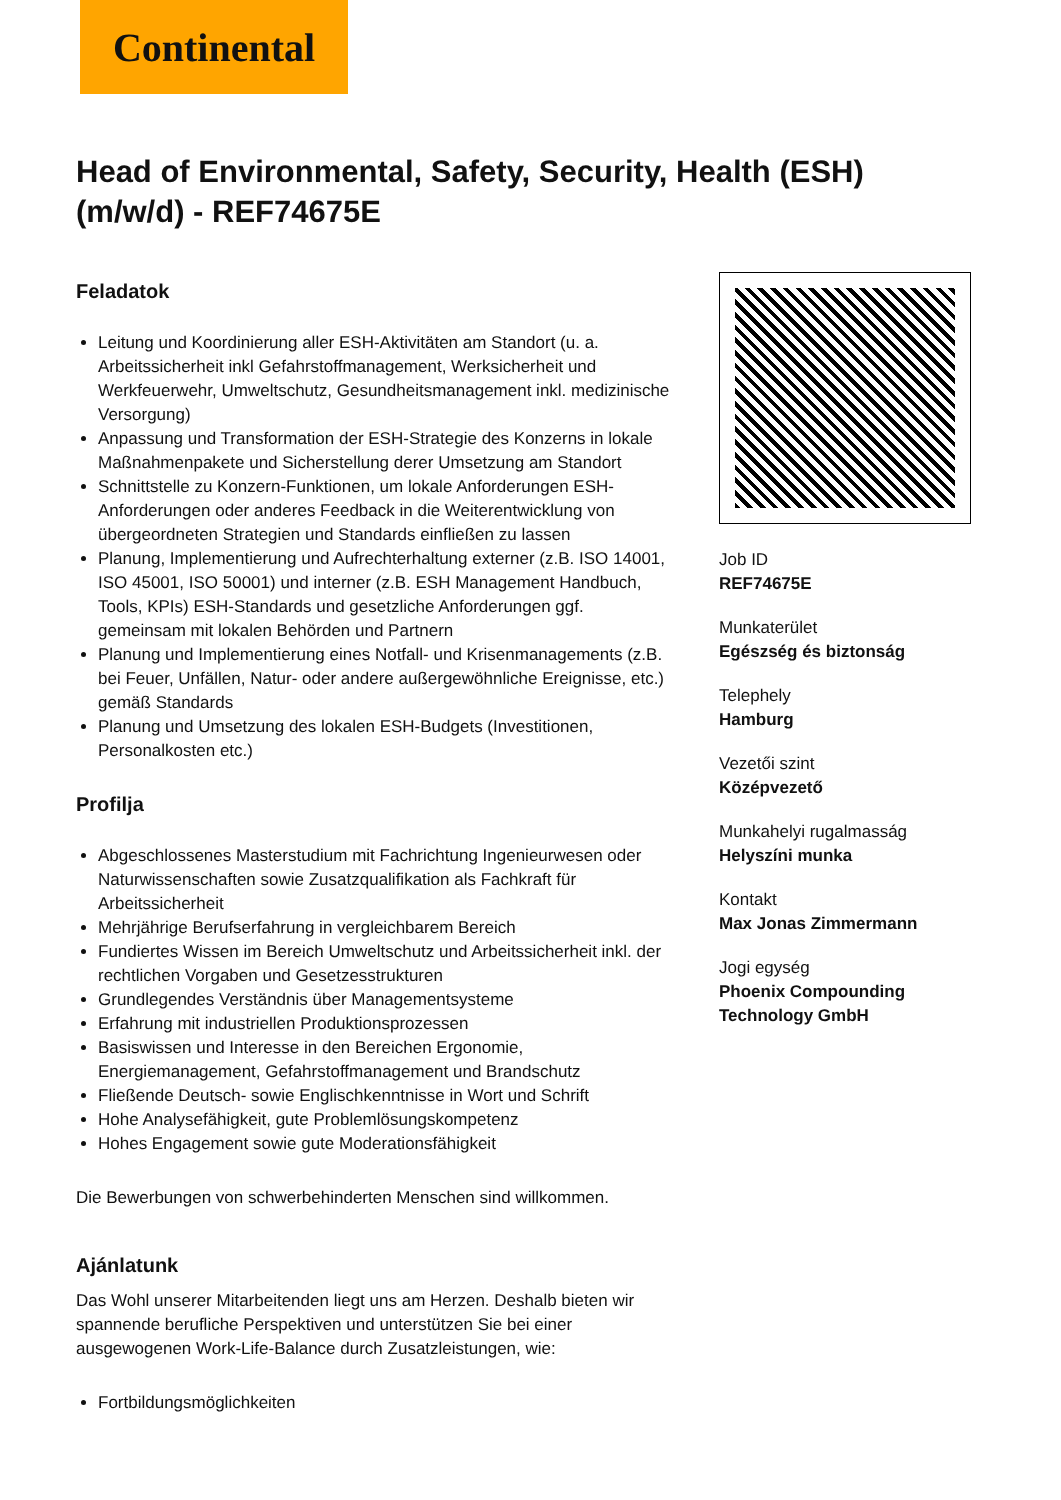Continental
Head of Environmental, Safety, Security, Health (ESH) (m/w/d) - REF74675E
Feladatok
Leitung und Koordinierung aller ESH-Aktivitäten am Standort (u. a. Arbeitssicherheit inkl Gefahrstoffmanagement, Werksicherheit und Werkfeuerwehr, Umweltschutz, Gesundheitsmanagement inkl. medizinische Versorgung)
Anpassung und Transformation der ESH-Strategie des Konzerns in lokale Maßnahmenpakete und Sicherstellung derer Umsetzung am Standort
Schnittstelle zu Konzern-Funktionen, um lokale Anforderungen ESH-Anforderungen oder anderes Feedback in die Weiterentwicklung von übergeordneten Strategien und Standards einfließen zu lassen
Planung, Implementierung und Aufrechterhaltung externer (z.B. ISO 14001, ISO 45001, ISO 50001) und interner (z.B. ESH Management Handbuch, Tools, KPIs) ESH-Standards und gesetzliche Anforderungen ggf. gemeinsam mit lokalen Behörden und Partnern
Planung und Implementierung eines Notfall- und Krisenmanagements (z.B. bei Feuer, Unfällen, Natur- oder andere außergewöhnliche Ereignisse, etc.) gemäß Standards
Planung und Umsetzung des lokalen ESH-Budgets (Investitionen, Personalkosten etc.)
Profilja
Abgeschlossenes Masterstudium mit Fachrichtung Ingenieurwesen oder Naturwissenschaften sowie Zusatzqualifikation als Fachkraft für Arbeitssicherheit
Mehrjährige Berufserfahrung in vergleichbarem Bereich
Fundiertes Wissen im Bereich Umweltschutz und Arbeitssicherheit inkl. der rechtlichen Vorgaben und Gesetzesstrukturen
Grundlegendes Verständnis über Managementsysteme
Erfahrung mit industriellen Produktionsprozessen
Basiswissen und Interesse in den Bereichen Ergonomie, Energiemanagement, Gefahrstoffmanagement und Brandschutz
Fließende Deutsch- sowie Englischkenntnisse in Wort und Schrift
Hohe Analysefähigkeit, gute Problemlösungskompetenz
Hohes Engagement sowie gute Moderationsfähigkeit
Die Bewerbungen von schwerbehinderten Menschen sind willkommen.
Ajánlatunk
Das Wohl unserer Mitarbeitenden liegt uns am Herzen. Deshalb bieten wir spannende berufliche Perspektiven und unterstützen Sie bei einer ausgewogenen Work-Life-Balance durch Zusatzleistungen, wie:
Fortbildungsmöglichkeiten
Job ID
REF74675E
Munkaterület
Egészség és biztonság
Telephely
Hamburg
Vezetői szint
Középvezető
Munkahelyi rugalmasság
Helyszíni munka
Kontakt
Max Jonas Zimmermann
Jogi egység
Phoenix Compounding Technology GmbH